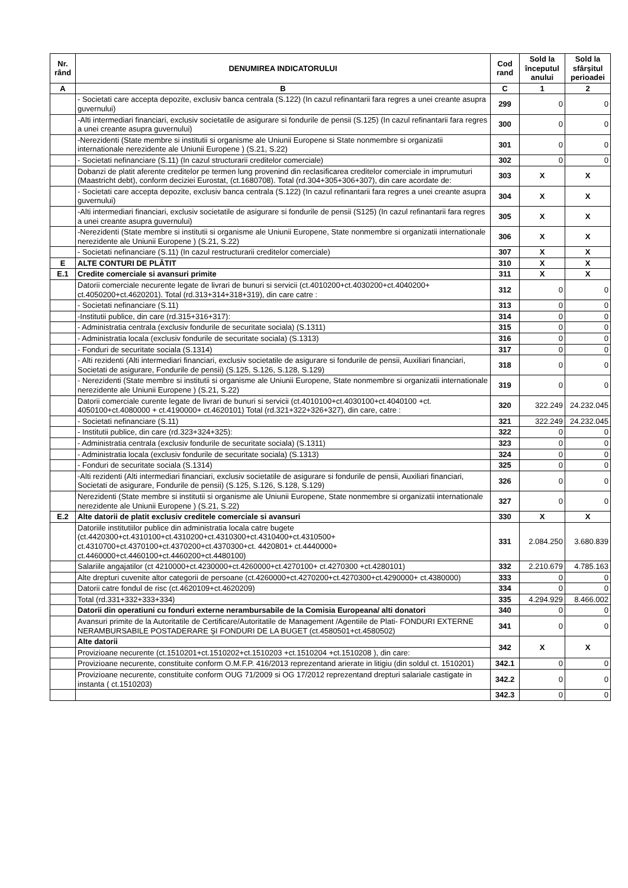| Nr. rând | DENUMIREA INDICATORULUI | Cod rand | Sold la începutul anului | Sold la sfârşitul perioadei |
| --- | --- | --- | --- | --- |
| A | B | C | 1 | 2 |
| | - Societati care accepta depozite, exclusiv banca centrala (S.122) (In cazul refinantarii fara regres a unei creante asupra guvernului) | 299 | 0 | 0 |
| | -Alti intermediari financiari, exclusiv societatile de asigurare si fondurile de pensii (S.125) (In cazul refinantarii fara regres a unei creante asupra guvernului) | 300 | 0 | 0 |
| | -Nerezidenti (State membre si institutii si organisme ale Uniunii Europene si State nonmembre si organizatii internationale nerezidente ale Uniunii Europene ) (S.21, S.22) | 301 | 0 | 0 |
| | - Societati nefinanciare (S.11) (In cazul structurarii creditelor comerciale) | 302 | 0 | 0 |
| | Dobanzi de platit aferente creditelor pe termen lung provenind din reclasificarea creditelor comerciale in imprumuturi (Maastricht debt), conform deciziei Eurostat, (ct.1680708). Total (rd.304+305+306+307), din care acordate de: | 303 | X | X |
| | - Societati care accepta depozite, exclusiv banca centrala (S.122) (In cazul refinantarii fara regres a unei creante asupra guvernului) | 304 | X | X |
| | -Alti intermediari financiari, exclusiv societatile de asigurare si fondurile de pensii (S125) (In cazul refinantarii fara regres a unei creante asupra guvernului) | 305 | X | X |
| | -Nerezidenti (State membre si institutii si organisme ale Uniunii Europene, State nonmembre si organizatii internationale nerezidente ale Uniunii Europene ) (S.21, S.22) | 306 | X | X |
| | - Societati nefinanciare (S.11) (In cazul restructurarii creditelor comerciale) | 307 | X | X |
| E | ALTE CONTURI DE PLĂTIT | 310 | X | X |
| E.1 | Credite comerciale si avansuri primite | 311 | X | X |
| | Datorii comerciale necurente legate de livrari de bunuri si servicii (ct.4010200+ct.4030200+ct.4040200+ ct.4050200+ct.4620201). Total (rd.313+314+318+319), din care catre : | 312 | 0 | 0 |
| | - Societati nefinanciare (S.11) | 313 | 0 | 0 |
| | -Institutii publice, din care (rd.315+316+317): | 314 | 0 | 0 |
| | - Administratia centrala (exclusiv fondurile de securitate sociala) (S.1311) | 315 | 0 | 0 |
| | - Administratia locala (exclusiv fondurile de securitate sociala) (S.1313) | 316 | 0 | 0 |
| | - Fonduri de securitate sociala (S.1314) | 317 | 0 | 0 |
| | - Alti rezidenti (Alti intermediari financiari, exclusiv societatile de asigurare si fondurile de pensii, Auxiliari financiari, Societati de asigurare, Fondurile de pensii) (S.125, S.126, S.128, S.129) | 318 | 0 | 0 |
| | - Nerezidenti (State membre si institutii si organisme ale Uniunii Europene, State nonmembre si organizatii internationale nerezidente ale Uniunii Europene ) (S.21, S.22) | 319 | 0 | 0 |
| | Datorii comerciale curente legate de livrari de bunuri si servicii (ct.4010100+ct.4030100+ct.4040100 +ct. 4050100+ct.4080000 + ct.4190000+ ct.4620101) Total (rd.321+322+326+327), din care, catre : | 320 | 322.249 | 24.232.045 |
| | - Societati nefinanciare (S.11) | 321 | 322.249 | 24.232.045 |
| | - Institutii publice, din care (rd.323+324+325): | 322 | 0 | 0 |
| | - Administratia centrala (exclusiv fondurile de securitate sociala) (S.1311) | 323 | 0 | 0 |
| | - Administratia locala (exclusiv fondurile de securitate sociala) (S.1313) | 324 | 0 | 0 |
| | - Fonduri de securitate sociala (S.1314) | 325 | 0 | 0 |
| | -Alti rezidenti (Alti intermediari financiari, exclusiv societatile de asigurare si fondurile de pensii, Auxiliari financiari, Societati de asigurare, Fondurile de pensii) (S.125, S.126, S.128, S.129) | 326 | 0 | 0 |
| | Nerezidenti (State membre si institutii si organisme ale Uniunii Europene, State nonmembre si organizatii internationale nerezidente ale Uniunii Europene ) (S.21, S.22) | 327 | 0 | 0 |
| E.2 | Alte datorii de platit exclusiv creditele comerciale si avansuri | 330 | X | X |
| | Datoriile institutiilor publice din administratia locala catre bugete (ct.4420300+ct.4310100+ct.4310200+ct.4310300+ct.4310400+ct.4310500+ ct.4310700+ct.4370100+ct.4370200+ct.4370300+ct. 4420801+ ct.4440000+ ct.4460000+ct.4460100+ct.4460200+ct.4480100) | 331 | 2.084.250 | 3.680.839 |
| | Salariile angajatilor (ct 4210000+ct.4230000+ct.4260000+ct.4270100+ ct.4270300 +ct.4280101) | 332 | 2.210.679 | 4.785.163 |
| | Alte drepturi cuvenite altor categorii de persoane (ct.4260000+ct.4270200+ct.4270300+ct.4290000+ ct.4380000) | 333 | 0 | 0 |
| | Datorii catre fondul de risc (ct.4620109+ct.4620209) | 334 | 0 | 0 |
| | Total (rd.331+332+333+334) | 335 | 4.294.929 | 8.466.002 |
| | Datorii din operatiuni cu fonduri externe nerambursabile de la Comisia Europeana/ alti donatori | 340 | 0 | 0 |
| | Avansuri primite de la Autoritatile de Certificare/Autoritatile de Management /Agentiile de Plati- FONDURI EXTERNE NERAMBURSABILE POSTADERARE ŞI FONDURI DE LA BUGET (ct.4580501+ct.4580502) | 341 | 0 | 0 |
| | Alte datorii | 342 | X | X |
| | Provizioane necurente (ct.1510201+ct.1510202+ct.1510203 +ct.1510204 +ct.1510208 ), din care: | | | |
| | Provizioane necurente, constituite conform O.M.F.P. 416/2013 reprezentand arierate in litigiu (din soldul ct. 1510201) | 342.1 | 0 | 0 |
| | Provizioane necurente, constituite conform OUG 71/2009 si OG 17/2012 reprezentand drepturi salariale castigate in instanta ( ct.1510203) | 342.2 | 0 | 0 |
| | | 342.3 | 0 | 0 |